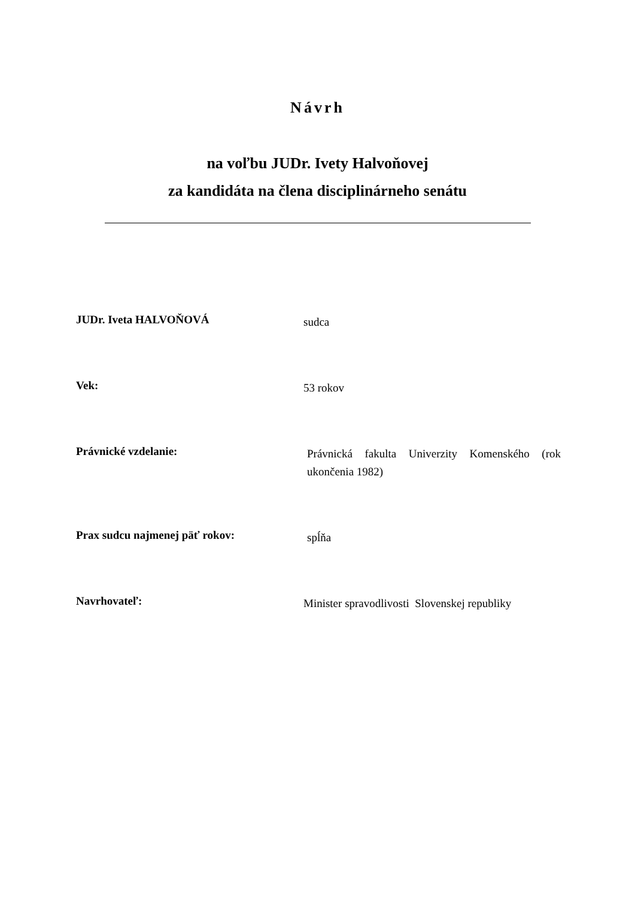Návrh
na voľbu JUDr. Ivety Halvoňovej
za kandidáta na člena disciplinárneho senátu
JUDr. Iveta HALVOŇOVÁ
sudca
Vek:
53 rokov
Právnické vzdelanie:
Právnická fakulta Univerzity Komenského (rok ukončenia 1982)
Prax sudcu najmenej päť rokov:
spĺňa
Navrhovateľ:
Minister spravodlivosti Slovenskej republiky